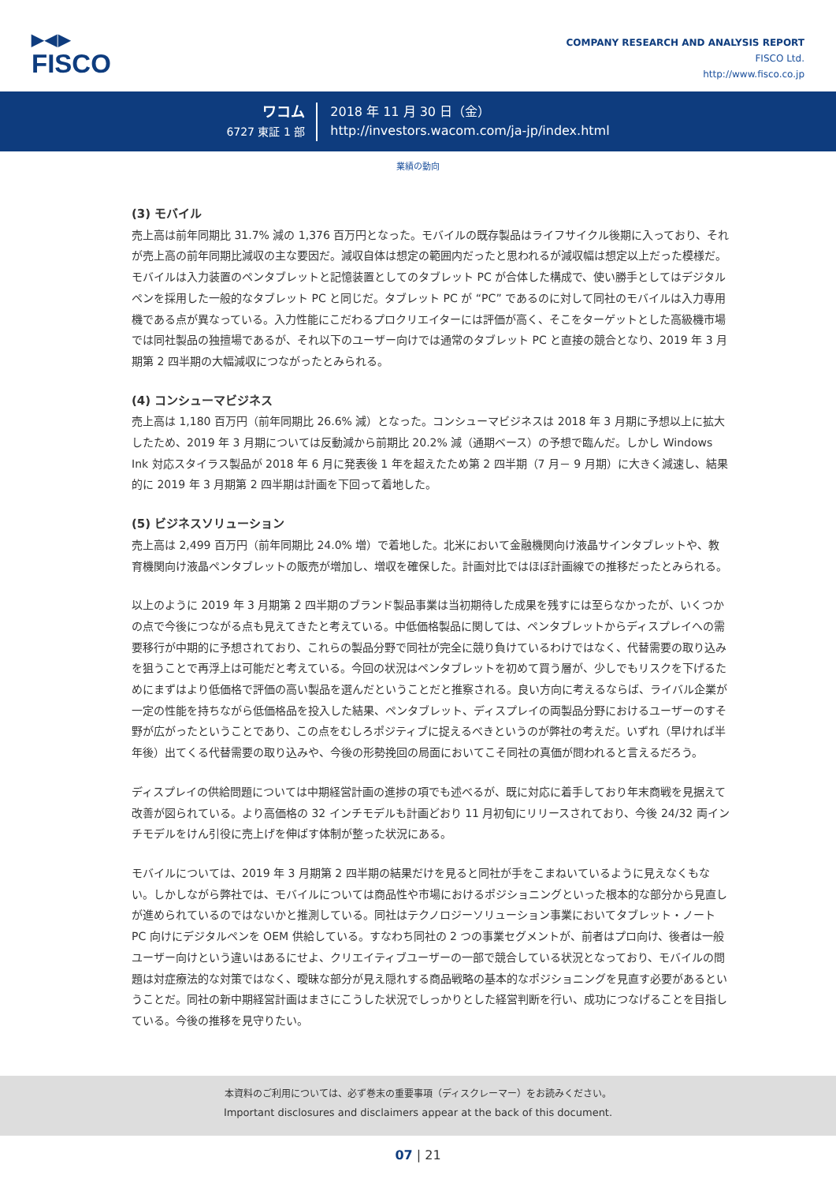▶◀▶
FISCO
COMPANY RESEARCH AND ANALYSIS REPORT
FISCO Ltd.
http://www.fisco.co.jp
ワコム
6727 東証 1 部
2018 年 11 月 30 日（金）
http://investors.wacom.com/ja-jp/index.html
業績の動向
(3) モバイル
売上高は前年同期比 31.7% 減の 1,376 百万円となった。モバイルの既存製品はライフサイクル後期に入っており、それが売上高の前年同期比減収の主な要因だ。減収自体は想定の範囲内だったと思われるが減収幅は想定以上だった模様だ。モバイルは入力装置のペンタブレットと記憶装置としてのタブレット PC が合体した構成で、使い勝手としてはデジタルペンを採用した一般的なタブレット PC と同じだ。タブレット PC が “PC” であるのに対して同社のモバイルは入力専用機である点が異なっている。入力性能にこだわるプロクリエイターには評価が高く、そこをターゲットとした高級機市場では同社製品の独擅場であるが、それ以下のユーザー向けでは通常のタブレット PC と直接の競合となり、2019 年 3 月期第 2 四半期の大幅減収につながったとみられる。
(4) コンシューマビジネス
売上高は 1,180 百万円（前年同期比 26.6% 減）となった。コンシューマビジネスは 2018 年 3 月期に予想以上に拡大したため、2019 年 3 月期については反動減から前期比 20.2% 減（通期ベース）の予想で臨んだ。しかし Windows Ink 対応スタイラス製品が 2018 年 6 月に発表後 1 年を超えたため第 2 四半期（7 月－ 9 月期）に大きく減速し、結果的に 2019 年 3 月期第 2 四半期は計画を下回って着地した。
(5) ビジネスソリューション
売上高は 2,499 百万円（前年同期比 24.0% 増）で着地した。北米において金融機関向け液晶サインタブレットや、教育機関向け液晶ペンタブレットの販売が増加し、増収を確保した。計画対比ではほぼ計画線での推移だったとみられる。
以上のように 2019 年 3 月期第 2 四半期のブランド製品事業は当初期待した成果を残すには至らなかったが、いくつかの点で今後につながる点も見えてきたと考えている。中低価格製品に関しては、ペンタブレットからディスプレイへの需要移行が中期的に予想されており、これらの製品分野で同社が完全に競り負けているわけではなく、代替需要の取り込みを狙うことで再浮上は可能だと考えている。今回の状況はペンタブレットを初めて買う層が、少しでもリスクを下げるためにまずはより低価格で評価の高い製品を選んだということだと推察される。良い方向に考えるならば、ライバル企業が一定の性能を持ちながら低価格品を投入した結果、ペンタブレット、ディスプレイの両製品分野におけるユーザーのすそ野が広がったということであり、この点をむしろポジティブに捉えるべきというのが弊社の考えだ。いずれ（早ければ半年後）出てくる代替需要の取り込みや、今後の形勢挽回の局面においてこそ同社の真価が問われると言えるだろう。
ディスプレイの供給問題については中期経営計画の進捗の項でも述べるが、既に対応に着手しており年末商戦を見据えて改善が図られている。より高価格の 32 インチモデルも計画どおり 11 月初旬にリリースされており、今後 24/32 両インチモデルをけん引役に売上げを伸ばす体制が整った状況にある。
モバイルについては、2019 年 3 月期第 2 四半期の結果だけを見ると同社が手をこまねいているように見えなくもない。しかしながら弊社では、モバイルについては商品性や市場におけるポジショニングといった根本的な部分から見直しが進められているのではないかと推測している。同社はテクノロジーソリューション事業においてタブレット・ノート PC 向けにデジタルペンを OEM 供給している。すなわち同社の 2 つの事業セグメントが、前者はプロ向け、後者は一般ユーザー向けという違いはあるにせよ、クリエイティブユーザーの一部で競合している状況となっており、モバイルの問題は対症療法的な対策ではなく、曖昧な部分が見え隠れする商品戦略の基本的なポジショニングを見直す必要があるということだ。同社の新中期経営計画はまさにこうした状況でしっかりとした経営判断を行い、成功につなげることを目指している。今後の推移を見守りたい。
本資料のご利用については、必ず巻末の重要事項（ディスクレーマー）をお読みください。
Important disclosures and disclaimers appear at the back of this document.
07 | 21